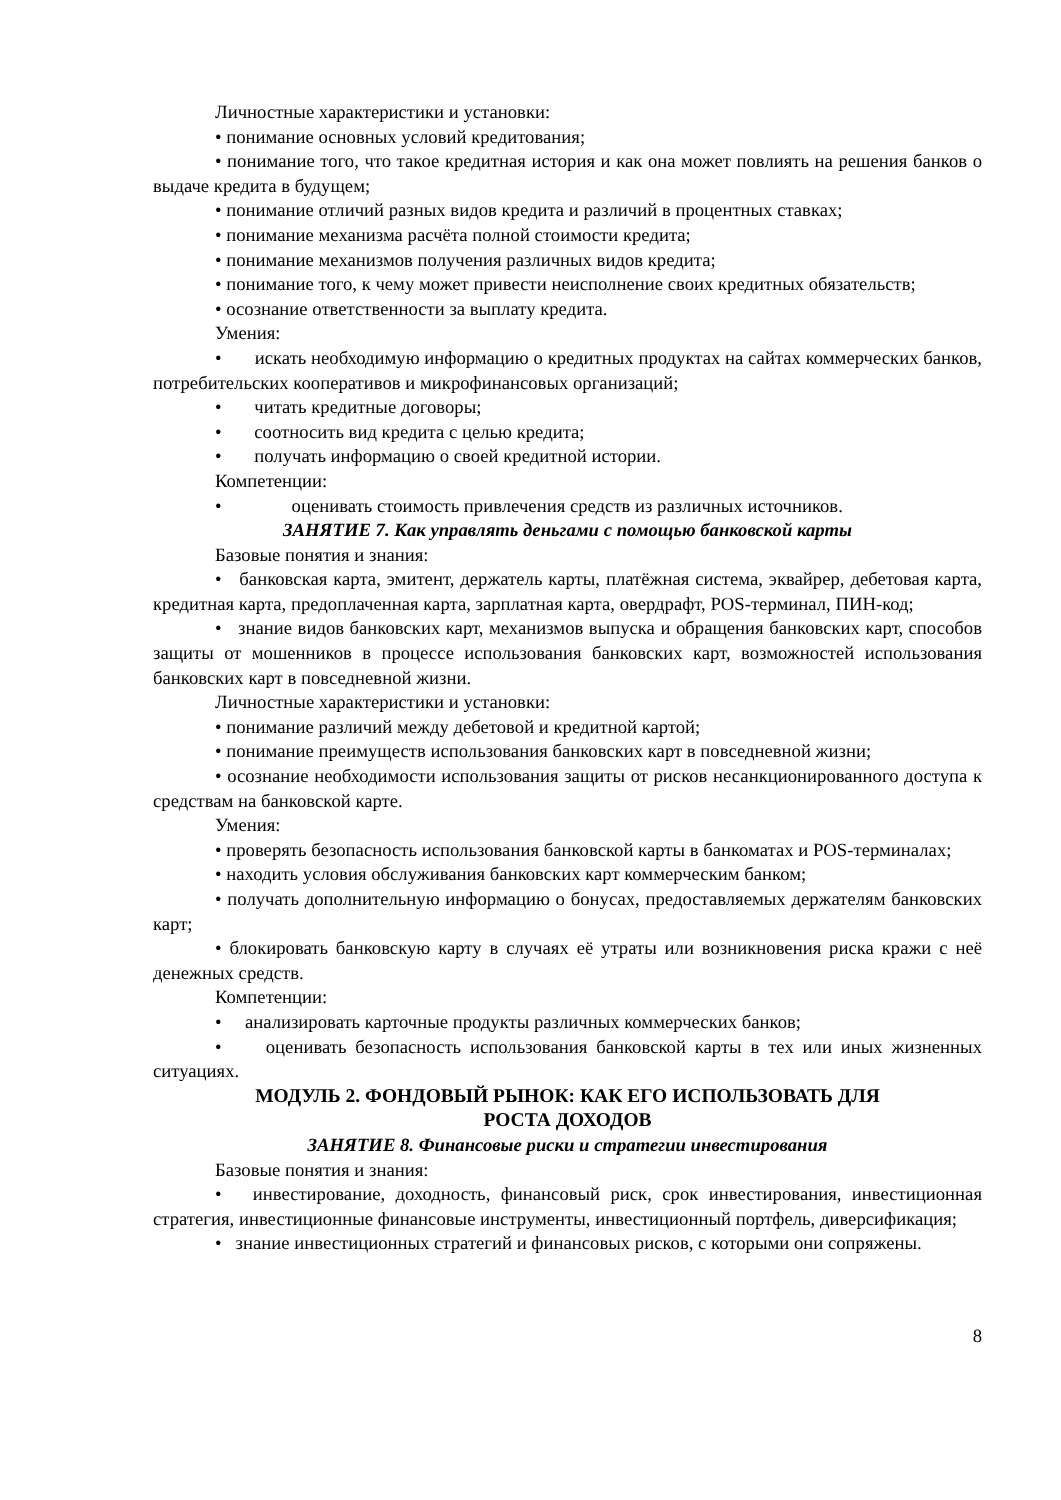Личностные характеристики и установки:
• понимание основных условий кредитования;
• понимание того, что такое кредитная история и как она может повлиять на решения банков о выдаче кредита в будущем;
• понимание отличий разных видов кредита и различий в процентных ставках;
• понимание механизма расчёта полной стоимости кредита;
• понимание механизмов получения различных видов кредита;
• понимание того, к чему может привести неисполнение своих кредитных обязательств;
• осознание ответственности за выплату кредита.
Умения:
• искать необходимую информацию о кредитных продуктах на сайтах коммерческих банков, потребительских кооперативов и микрофинансовых организаций;
• читать кредитные договоры;
• соотносить вид кредита с целью кредита;
• получать информацию о своей кредитной истории.
Компетенции:
• оценивать стоимость привлечения средств из различных источников.
ЗАНЯТИЕ 7. Как управлять деньгами с помощью банковской карты
Базовые понятия и знания:
• банковская карта, эмитент, держатель карты, платёжная система, эквайрер, дебетовая карта, кредитная карта, предоплаченная карта, зарплатная карта, овердрафт, POS-терминал, ПИН-код;
• знание видов банковских карт, механизмов выпуска и обращения банковских карт, способов защиты от мошенников в процессе использования банковских карт, возможностей использования банковских карт в повседневной жизни.
Личностные характеристики и установки:
• понимание различий между дебетовой и кредитной картой;
• понимание преимуществ использования банковских карт в повседневной жизни;
• осознание необходимости использования защиты от рисков несанкционированного доступа к средствам на банковской карте.
Умения:
• проверять безопасность использования банковской карты в банкоматах и POS-терминалах;
• находить условия обслуживания банковских карт коммерческим банком;
• получать дополнительную информацию о бонусах, предоставляемых держателям банковских карт;
• блокировать банковскую карту в случаях её утраты или возникновения риска кражи с неё денежных средств.
Компетенции:
• анализировать карточные продукты различных коммерческих банков;
• оценивать безопасность использования банковской карты в тех или иных жизненных ситуациях.
МОДУЛЬ 2. ФОНДОВЫЙ РЫНОК: КАК ЕГО ИСПОЛЬЗОВАТЬ ДЛЯ
РОСТА ДОХОДОВ
ЗАНЯТИЕ 8. Финансовые риски и стратегии инвестирования
Базовые понятия и знания:
• инвестирование, доходность, финансовый риск, срок инвестирования, инвестиционная стратегия, инвестиционные финансовые инструменты, инвестиционный портфель, диверсификация;
• знание инвестиционных стратегий и финансовых рисков, с которыми они сопряжены.
8